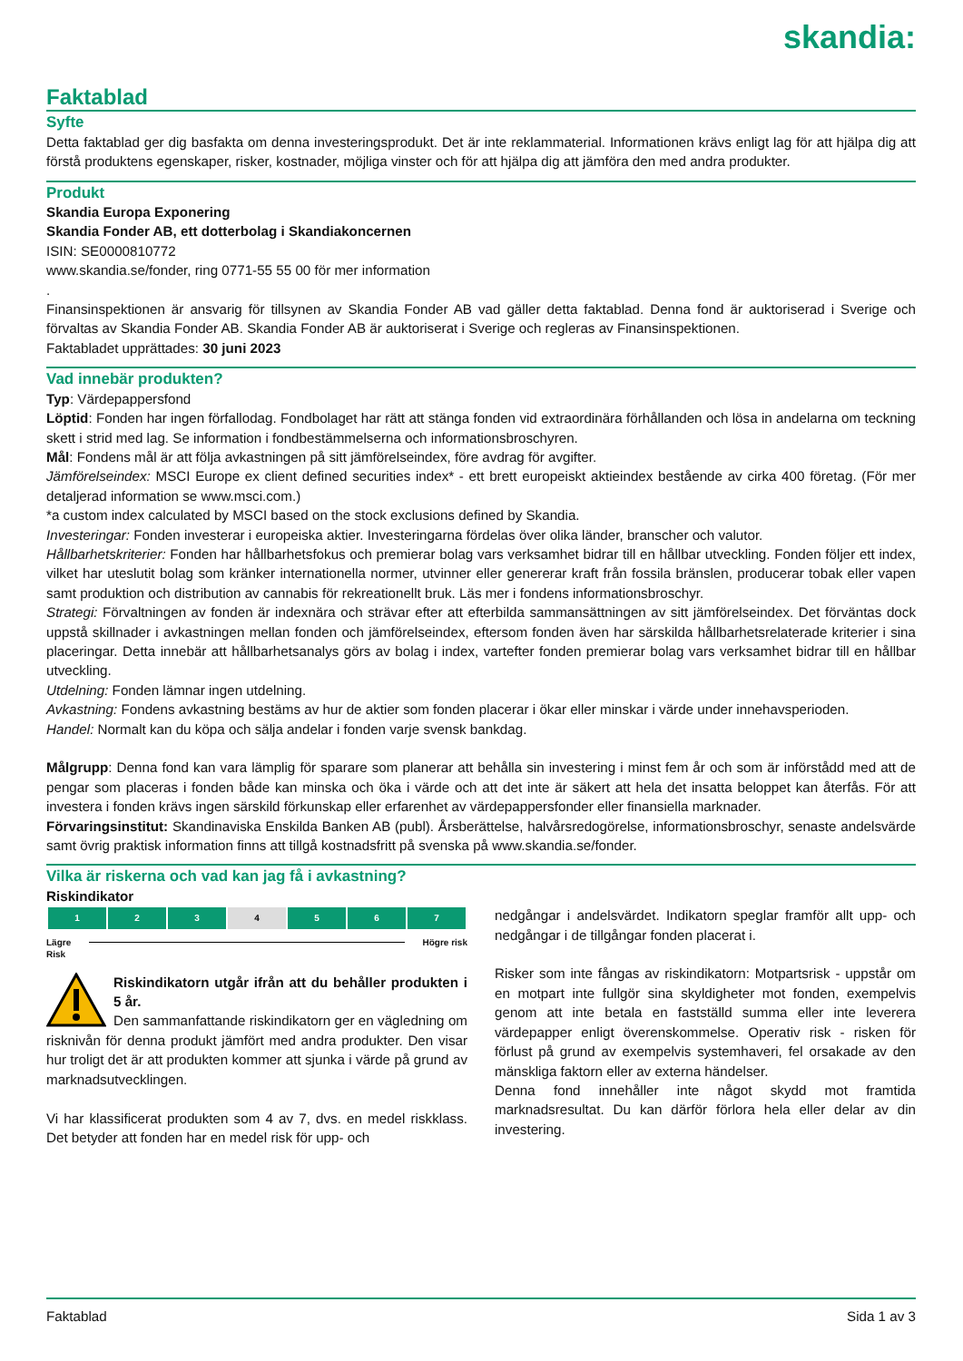skandia:
Faktablad
Syfte
Detta faktablad ger dig basfakta om denna investeringsprodukt. Det är inte reklammaterial. Informationen krävs enligt lag för att hjälpa dig att förstå produktens egenskaper, risker, kostnader, möjliga vinster och för att hjälpa dig att jämföra den med andra produkter.
Produkt
Skandia Europa Exponering
Skandia Fonder AB, ett dotterbolag i Skandiakoncernen
ISIN: SE0000810772
www.skandia.se/fonder, ring 0771-55 55 00 för mer information
.
Finansinspektionen är ansvarig för tillsynen av Skandia Fonder AB vad gäller detta faktablad. Denna fond är auktoriserad i Sverige och förvaltas av Skandia Fonder AB. Skandia Fonder AB är auktoriserat i Sverige och regleras av Finansinspektionen.
Faktabladet upprättades: 30 juni 2023
Vad innebär produkten?
Typ: Värdepappersfond
Löptid: Fonden har ingen förfallodag. Fondbolaget har rätt att stänga fonden vid extraordinära förhållanden och lösa in andelarna om teckning skett i strid med lag. Se information i fondbestämmelserna och informationsbroschyren.
Mål: Fondens mål är att följa avkastningen på sitt jämförelseindex, före avdrag för avgifter.
Jämförelseindex: MSCI Europe ex client defined securities index* - ett brett europeiskt aktieindex bestående av cirka 400 företag. (För mer detaljerad information se www.msci.com.)
*a custom index calculated by MSCI based on the stock exclusions defined by Skandia.
Investeringar: Fonden investerar i europeiska aktier. Investeringarna fördelas över olika länder, branscher och valutor.
Hållbarhetskriterier: Fonden har hållbarhetsfokus och premierar bolag vars verksamhet bidrar till en hållbar utveckling. Fonden följer ett index, vilket har uteslutit bolag som kränker internationella normer, utvinner eller genererar kraft från fossila bränslen, producerar tobak eller vapen samt produktion och distribution av cannabis för rekreationellt bruk. Läs mer i fondens informationsbroschyr.
Strategi: Förvaltningen av fonden är indexnära och strävar efter att efterbilda sammansättningen av sitt jämförelseindex. Det förväntas dock uppstå skillnader i avkastningen mellan fonden och jämförelseindex, eftersom fonden även har särskilda hållbarhetsrelaterade kriterier i sina placeringar. Detta innebär att hållbarhetsanalys görs av bolag i index, vartefter fonden premierar bolag vars verksamhet bidrar till en hållbar utveckling.
Utdelning: Fonden lämnar ingen utdelning.
Avkastning: Fondens avkastning bestäms av hur de aktier som fonden placerar i ökar eller minskar i värde under innehavsperioden.
Handel: Normalt kan du köpa och sälja andelar i fonden varje svensk bankdag.
Målgrupp: Denna fond kan vara lämplig för sparare som planerar att behålla sin investering i minst fem år och som är införstådd med att de pengar som placeras i fonden både kan minska och öka i värde och att det inte är säkert att hela det insatta beloppet kan återfås. För att investera i fonden krävs ingen särskild förkunskap eller erfarenhet av värdepappersfonder eller finansiella marknader.
Förvaringsinstitut: Skandinaviska Enskilda Banken AB (publ). Årsberättelse, halvårsredogörelse, informationsbroschyr, senaste andelsvärde samt övrig praktisk information finns att tillgå kostnadsfritt på svenska på www.skandia.se/fonder.
Vilka är riskerna och vad kan jag få i avkastning?
Riskindikator
| 1 | 2 | 3 | 4 | 5 | 6 | 7 |
Lägre
Risk Högre risk
Riskindikatorn utgår ifrån att du behåller produkten i 5 år.
Den sammanfattande riskindikatorn ger en vägledning om risknivån för denna produkt jämfört med andra produkter. Den visar hur troligt det är att produkten kommer att sjunka i värde på grund av marknadsutvecklingen.
Vi har klassificerat produkten som 4 av 7, dvs. en medel riskklass. Det betyder att fonden har en medel risk för upp- och
nedgångar i andelsvärdet. Indikatorn speglar framför allt upp- och nedgångar i de tillgångar fonden placerat i.
Risker som inte fångas av riskindikatorn: Motpartsrisk - uppstår om en motpart inte fullgör sina skyldigheter mot fonden, exempelvis genom att inte betala en fastställd summa eller inte leverera värdepapper enligt överenskommelse. Operativ risk - risken för förlust på grund av exempelvis systemhaveri, fel orsakade av den mänskliga faktorn eller av externa händelser.
Denna fond innehåller inte något skydd mot framtida marknadsresultat. Du kan därför förlora hela eller delar av din investering.
Faktablad Sida 1 av 3